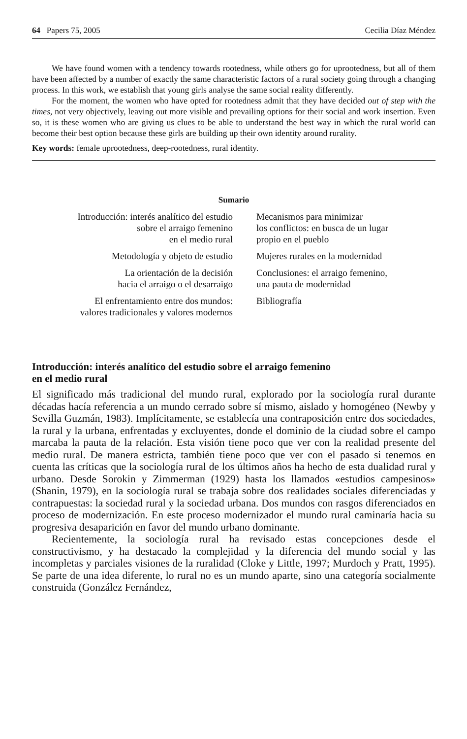64 Papers 75, 2005 Cecilia Díaz Méndez
We have found women with a tendency towards rootedness, while others go for uprootedness, but all of them have been affected by a number of exactly the same characteristic factors of a rural society going through a changing process. In this work, we establish that young girls analyse the same social reality differently.
For the moment, the women who have opted for rootedness admit that they have decided out of step with the times, not very objectively, leaving out more visible and prevailing options for their social and work insertion. Even so, it is these women who are giving us clues to be able to understand the best way in which the rural world can become their best option because these girls are building up their own identity around rurality.
Key words: female uprootedness, deep-rootedness, rural identity.
Sumario
Introducción: interés analítico del estudio
sobre el arraigo femenino
en el medio rural
Metodología y objeto de estudio
La orientación de la decisión
hacia el arraigo o el desarraigo
El enfrentamiento entre dos mundos:
valores tradicionales y valores modernos
Mecanismos para minimizar
los conflictos: en busca de un lugar
propio en el pueblo
Mujeres rurales en la modernidad
Conclusiones: el arraigo femenino,
una pauta de modernidad
Bibliografía
Introducción: interés analítico del estudio sobre el arraigo femenino
en el medio rural
El significado más tradicional del mundo rural, explorado por la sociología rural durante décadas hacía referencia a un mundo cerrado sobre sí mismo, aislado y homogéneo (Newby y Sevilla Guzmán, 1983). Implícitamente, se establecía una contraposición entre dos sociedades, la rural y la urbana, enfrentadas y excluyentes, donde el dominio de la ciudad sobre el campo marcaba la pauta de la relación. Esta visión tiene poco que ver con la realidad presente del medio rural. De manera estricta, también tiene poco que ver con el pasado si tenemos en cuenta las críticas que la sociología rural de los últimos años ha hecho de esta dualidad rural y urbano. Desde Sorokin y Zimmerman (1929) hasta los llamados «estudios campesinos» (Shanin, 1979), en la sociología rural se trabaja sobre dos realidades sociales diferenciadas y contrapuestas: la sociedad rural y la sociedad urbana. Dos mundos con rasgos diferenciados en proceso de modernización. En este proceso modernizador el mundo rural caminaría hacia su progresiva desaparición en favor del mundo urbano dominante.
Recientemente, la sociología rural ha revisado estas concepciones desde el constructivismo, y ha destacado la complejidad y la diferencia del mundo social y las incompletas y parciales visiones de la ruralidad (Cloke y Little, 1997; Murdoch y Pratt, 1995). Se parte de una idea diferente, lo rural no es un mundo aparte, sino una categoría socialmente construida (González Fernández,